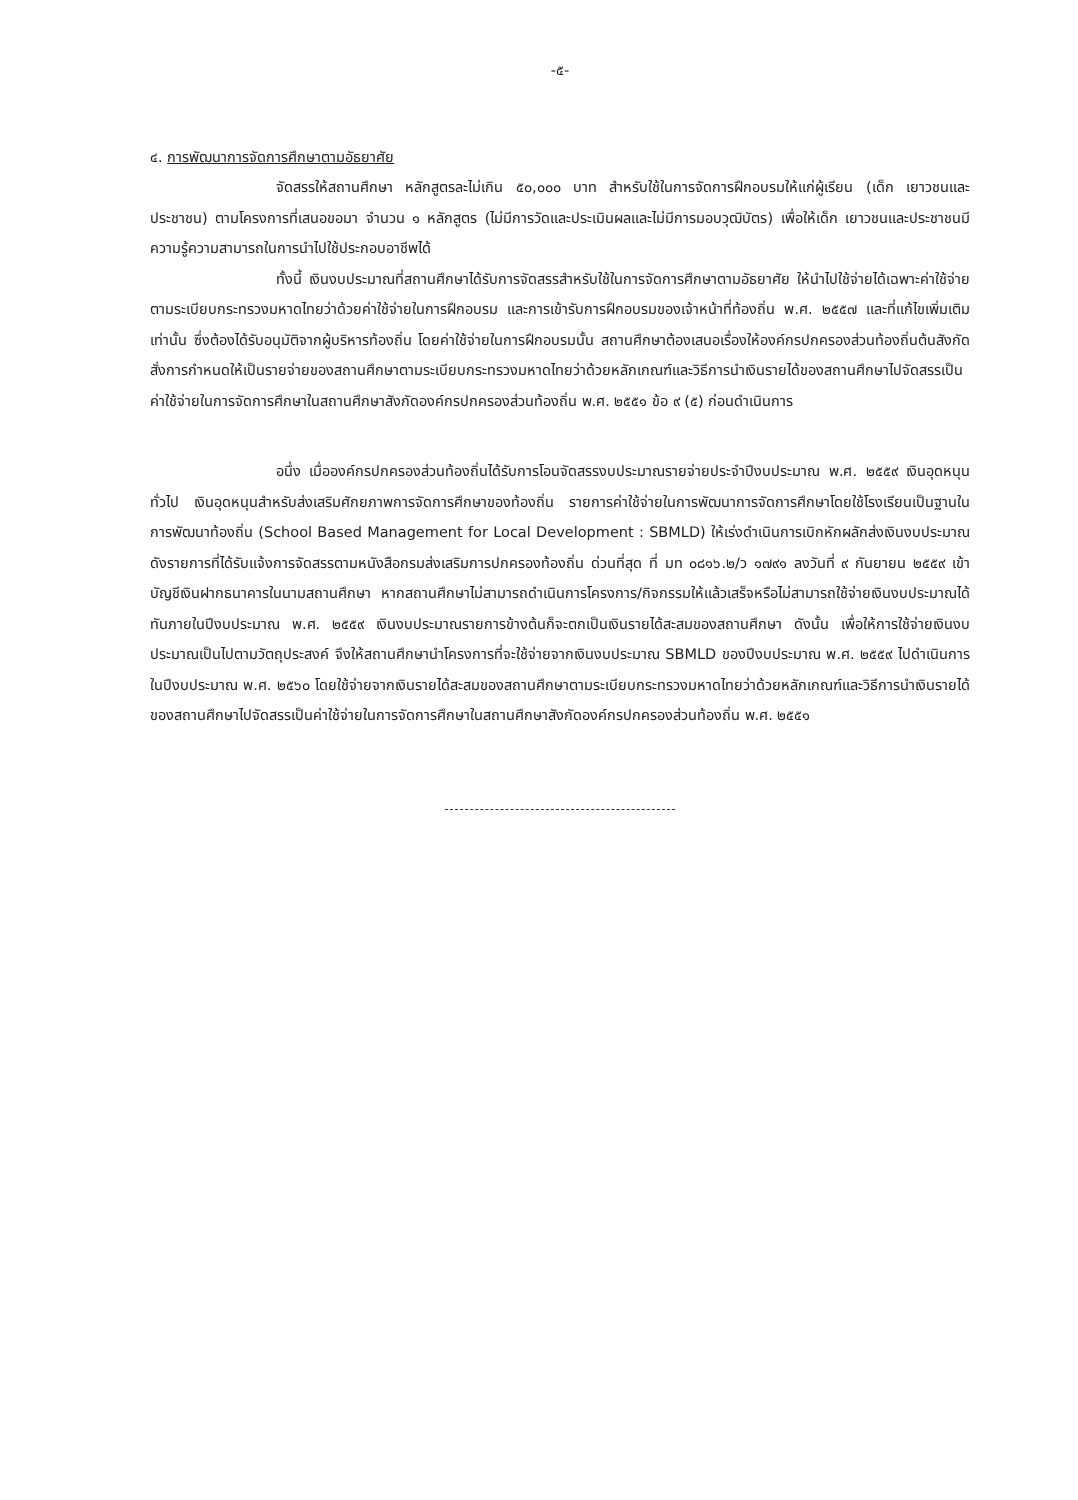-๕-
๔. การพัฒนาการจัดการศึกษาตามอัธยาศัย
จัดสรรให้สถานศึกษา หลักสูตรละไม่เกิน ๕๐,๐๐๐ บาท สำหรับใช้ในการจัดการฝึกอบรมให้แก่ผู้เรียน (เด็ก เยาวชนและประชาชน) ตามโครงการที่เสนอขอมา จำนวน ๑ หลักสูตร (ไม่มีการวัดและประเมินผลและไม่มีการมอบวุฒิบัตร) เพื่อให้เด็ก เยาวชนและประชาชนมีความรู้ความสามารถในการนำไปใช้ประกอบอาชีพได้
ทั้งนี้ เงินงบประมาณที่สถานศึกษาได้รับการจัดสรรสำหรับใช้ในการจัดการศึกษาตามอัธยาศัย ให้นำไปใช้จ่ายได้เฉพาะค่าใช้จ่ายตามระเบียบกระทรวงมหาดไทยว่าด้วยค่าใช้จ่ายในการฝึกอบรม และการเข้ารับการฝึกอบรมของเจ้าหน้าที่ท้องถิ่น พ.ศ. ๒๕๕๗ และที่แก้ไขเพิ่มเติม เท่านั้น ซึ่งต้องได้รับอนุมัติจากผู้บริหารท้องถิ่น โดยค่าใช้จ่ายในการฝึกอบรมนั้น สถานศึกษาต้องเสนอเรื่องให้องค์กรปกครองส่วนท้องถิ่นต้นสังกัดสั่งการกำหนดให้เป็นรายจ่ายของสถานศึกษาตามระเบียบกระทรวงมหาดไทยว่าด้วยหลักเกณฑ์และวิธีการนำเงินรายได้ของสถานศึกษาไปจัดสรรเป็นค่าใช้จ่ายในการจัดการศึกษาในสถานศึกษาสังกัดองค์กรปกครองส่วนท้องถิ่น พ.ศ. ๒๕๕๑ ข้อ ๙ (๕) ก่อนดำเนินการ
อนึ่ง เมื่อองค์กรปกครองส่วนท้องถิ่นได้รับการโอนจัดสรรงบประมาณรายจ่ายประจำปีงบประมาณ พ.ศ. ๒๕๕๙ เงินอุดหนุนทั่วไป เงินอุดหนุนสำหรับส่งเสริมศักยภาพการจัดการศึกษาของท้องถิ่น รายการค่าใช้จ่ายในการพัฒนาการจัดการศึกษาโดยใช้โรงเรียนเป็นฐานในการพัฒนาท้องถิ่น (School Based Management for Local Development : SBMLD) ให้เร่งดำเนินการเบิกหักผลักส่งเงินงบประมาณดังรายการที่ได้รับแจ้งการจัดสรรตามหนังสือกรมส่งเสริมการปกครองท้องถิ่น ด่วนที่สุด ที่ มท ๐๘๑๖.๒/ว ๑๗๙๑ ลงวันที่ ๙ กันยายน ๒๕๕๙ เข้าบัญชีเงินฝากธนาคารในนามสถานศึกษา หากสถานศึกษาไม่สามารถดำเนินการโครงการ/กิจกรรมให้แล้วเสร็จหรือไม่สามารถใช้จ่ายเงินงบประมาณได้ทันภายในปีงบประมาณ พ.ศ. ๒๕๕๙ เงินงบประมาณรายการข้างต้นก็จะตกเป็นเงินรายได้สะสมของสถานศึกษา ดังนั้น เพื่อให้การใช้จ่ายเงินงบประมาณเป็นไปตามวัตถุประสงค์ จึงให้สถานศึกษานำโครงการที่จะใช้จ่ายจากเงินงบประมาณ SBMLD ของปีงบประมาณ พ.ศ. ๒๕๕๙ ไปดำเนินการในปีงบประมาณ พ.ศ. ๒๕๖๐ โดยใช้จ่ายจากเงินรายได้สะสมของสถานศึกษาตามระเบียบกระทรวงมหาดไทยว่าด้วยหลักเกณฑ์และวิธีการนำเงินรายได้ของสถานศึกษาไปจัดสรรเป็นค่าใช้จ่ายในการจัดการศึกษาในสถานศึกษาสังกัดองค์กรปกครองส่วนท้องถิ่น พ.ศ. ๒๕๕๑